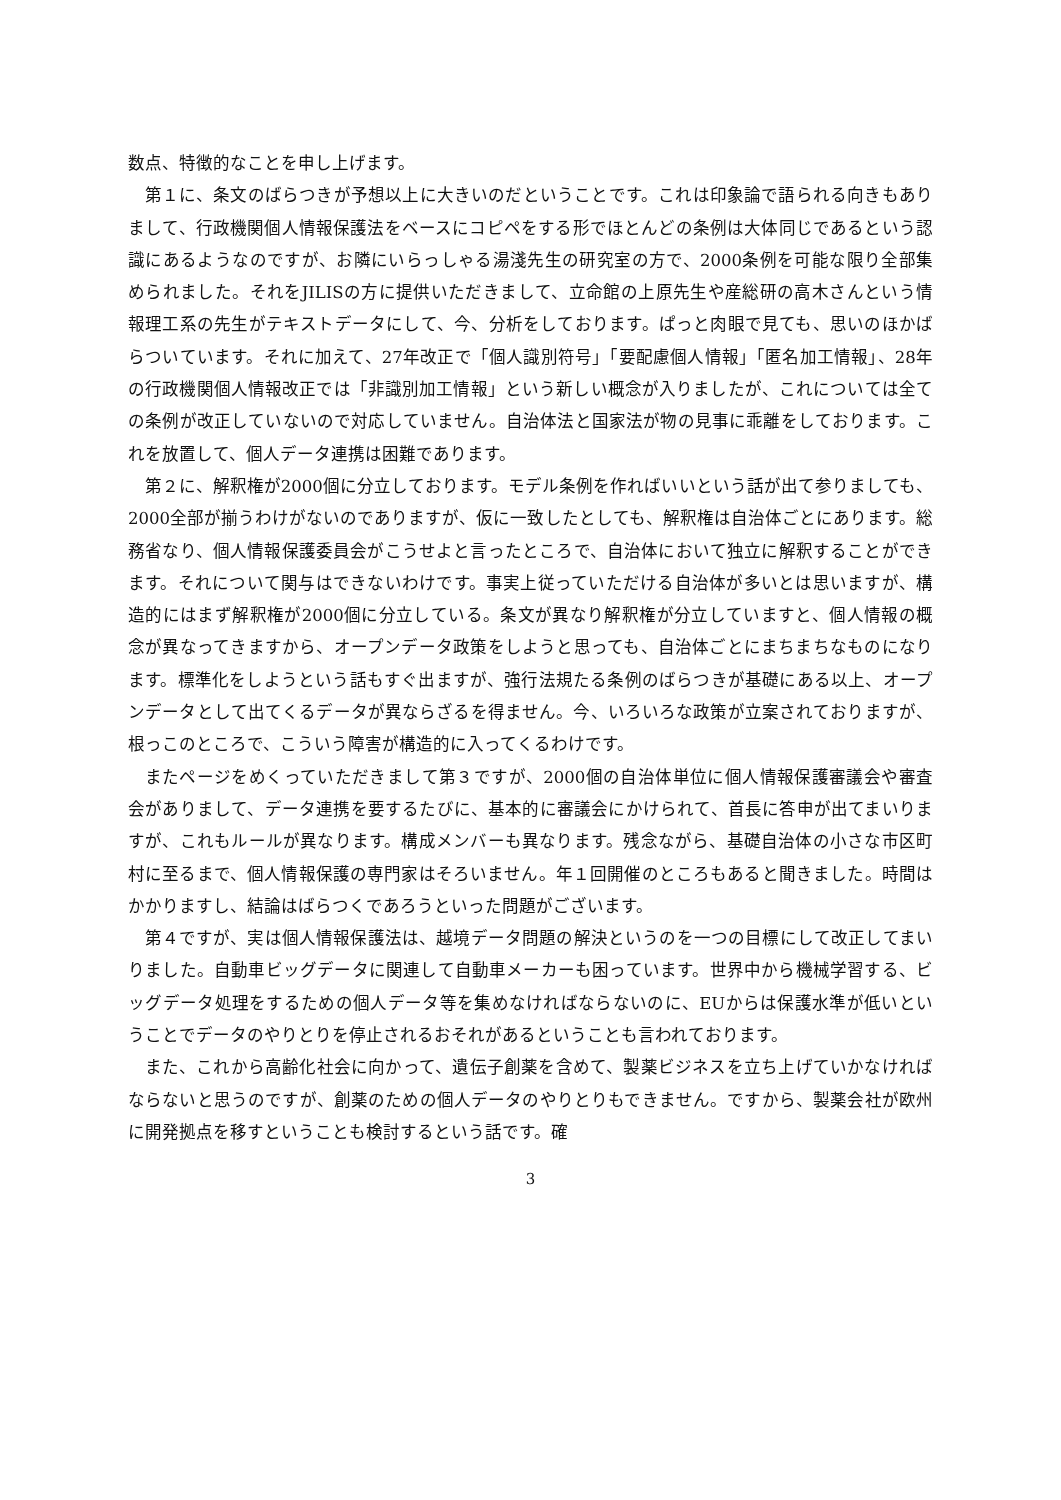数点、特徴的なことを申し上げます。
第１に、条文のばらつきが予想以上に大きいのだということです。これは印象論で語られる向きもありまして、行政機関個人情報保護法をベースにコピペをする形でほとんどの条例は大体同じであるという認識にあるようなのですが、お隣にいらっしゃる湯淺先生の研究室の方で、2000条例を可能な限り全部集められました。それをJILISの方に提供いただきまして、立命館の上原先生や産総研の高木さんという情報理工系の先生がテキストデータにして、今、分析をしております。ぱっと肉眼で見ても、思いのほかばらついています。それに加えて、27年改正で「個人識別符号」「要配慮個人情報」「匿名加工情報」、28年の行政機関個人情報改正では「非識別加工情報」という新しい概念が入りましたが、これについては全ての条例が改正していないので対応していません。自治体法と国家法が物の見事に乖離をしております。これを放置して、個人データ連携は困難であります。
第２に、解釈権が2000個に分立しております。モデル条例を作ればいいという話が出て参りましても、2000全部が揃うわけがないのでありますが、仮に一致したとしても、解釈権は自治体ごとにあります。総務省なり、個人情報保護委員会がこうせよと言ったところで、自治体において独立に解釈することができます。それについて関与はできないわけです。事実上従っていただける自治体が多いとは思いますが、構造的にはまず解釈権が2000個に分立している。条文が異なり解釈権が分立していますと、個人情報の概念が異なってきますから、オープンデータ政策をしようと思っても、自治体ごとにまちまちなものになります。標準化をしようという話もすぐ出ますが、強行法規たる条例のばらつきが基礎にある以上、オープンデータとして出てくるデータが異ならざるを得ません。今、いろいろな政策が立案されておりますが、根っこのところで、こういう障害が構造的に入ってくるわけです。
またページをめくっていただきまして第３ですが、2000個の自治体単位に個人情報保護審議会や審査会がありまして、データ連携を要するたびに、基本的に審議会にかけられて、首長に答申が出てまいりますが、これもルールが異なります。構成メンバーも異なります。残念ながら、基礎自治体の小さな市区町村に至るまで、個人情報保護の専門家はそろいません。年１回開催のところもあると聞きました。時間はかかりますし、結論はばらつくであろうといった問題がございます。
第４ですが、実は個人情報保護法は、越境データ問題の解決というのを一つの目標にして改正してまいりました。自動車ビッグデータに関連して自動車メーカーも困っています。世界中から機械学習する、ビッグデータ処理をするための個人データ等を集めなければならないのに、EUからは保護水準が低いということでデータのやりとりを停止されるおそれがあるということも言われております。
また、これから高齢化社会に向かって、遺伝子創薬を含めて、製薬ビジネスを立ち上げていかなければならないと思うのですが、創薬のための個人データのやりとりもできません。ですから、製薬会社が欧州に開発拠点を移すということも検討するという話です。確
3